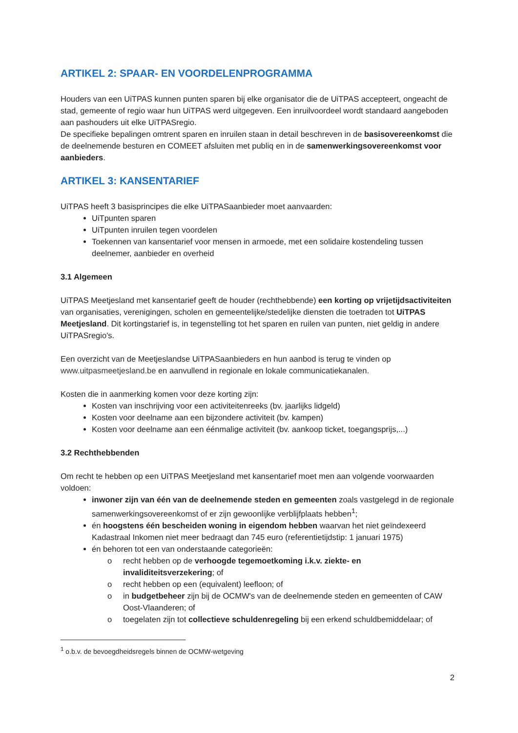ARTIKEL 2: SPAAR- EN VOORDELENPROGRAMMA
Houders van een UiTPAS kunnen punten sparen bij elke organisator die de UiTPAS accepteert, ongeacht de stad, gemeente of regio waar hun UiTPAS werd uitgegeven. Een inruilvoordeel wordt standaard aangeboden aan pashouders uit elke UiTPASregio.
De specifieke bepalingen omtrent sparen en inruilen staan in detail beschreven in de basisovereenkomst die de deelnemende besturen en COMEET afsluiten met publiq en in de samenwerkingsovereenkomst voor aanbieders.
ARTIKEL 3: KANSENTARIEF
UiTPAS heeft 3 basisprincipes die elke UiTPASaanbieder moet aanvaarden:
UiTpunten sparen
UiTpunten inruilen tegen voordelen
Toekennen van kansentarief voor mensen in armoede, met een solidaire kostendeling tussen deelnemer, aanbieder en overheid
3.1 Algemeen
UiTPAS Meetjesland met kansentarief geeft de houder (rechthebbende) een korting op vrijetijdsactiviteiten van organisaties, verenigingen, scholen en gemeentelijke/stedelijke diensten die toetraden tot UiTPAS Meetjesland. Dit kortingstarief is, in tegenstelling tot het sparen en ruilen van punten, niet geldig in andere UiTPASregio's.
Een overzicht van de Meetjeslandse UiTPASaanbieders en hun aanbod is terug te vinden op www.uitpasmeetjesland.be en aanvullend in regionale en lokale communicatiekanalen.
Kosten die in aanmerking komen voor deze korting zijn:
Kosten van inschrijving voor een activiteitenreeks (bv. jaarlijks lidgeld)
Kosten voor deelname aan een bijzondere activiteit (bv. kampen)
Kosten voor deelname aan een éénmalige activiteit (bv. aankoop ticket, toegangsprijs,...)
3.2 Rechthebbenden
Om recht te hebben op een UiTPAS Meetjesland met kansentarief moet men aan volgende voorwaarden voldoen:
inwoner zijn van één van de deelnemende steden en gemeenten zoals vastgelegd in de regionale samenwerkingsovereenkomst of er zijn gewoonlijke verblijfplaats hebben<sup>1</sup>;
én hoogstens één bescheiden woning in eigendom hebben waarvan het niet geïndexeerd Kadastraal Inkomen niet meer bedraagt dan 745 euro (referentietijdstip: 1 januari 1975)
én behoren tot een van onderstaande categorieën:
o recht hebben op de verhoogde tegemoetkoming i.k.v. ziekte- en invaliditeitsverzekering; of
o recht hebben op een (equivalent) leefloon; of
o in budgetbeheer zijn bij de OCMW's van de deelnemende steden en gemeenten of CAW Oost-Vlaanderen; of
o toegelaten zijn tot collectieve schuldenregeling bij een erkend schuldbemiddelaar; of
<sup>1</sup> o.b.v. de bevoegdheidsregels binnen de OCMW-wetgeving
2